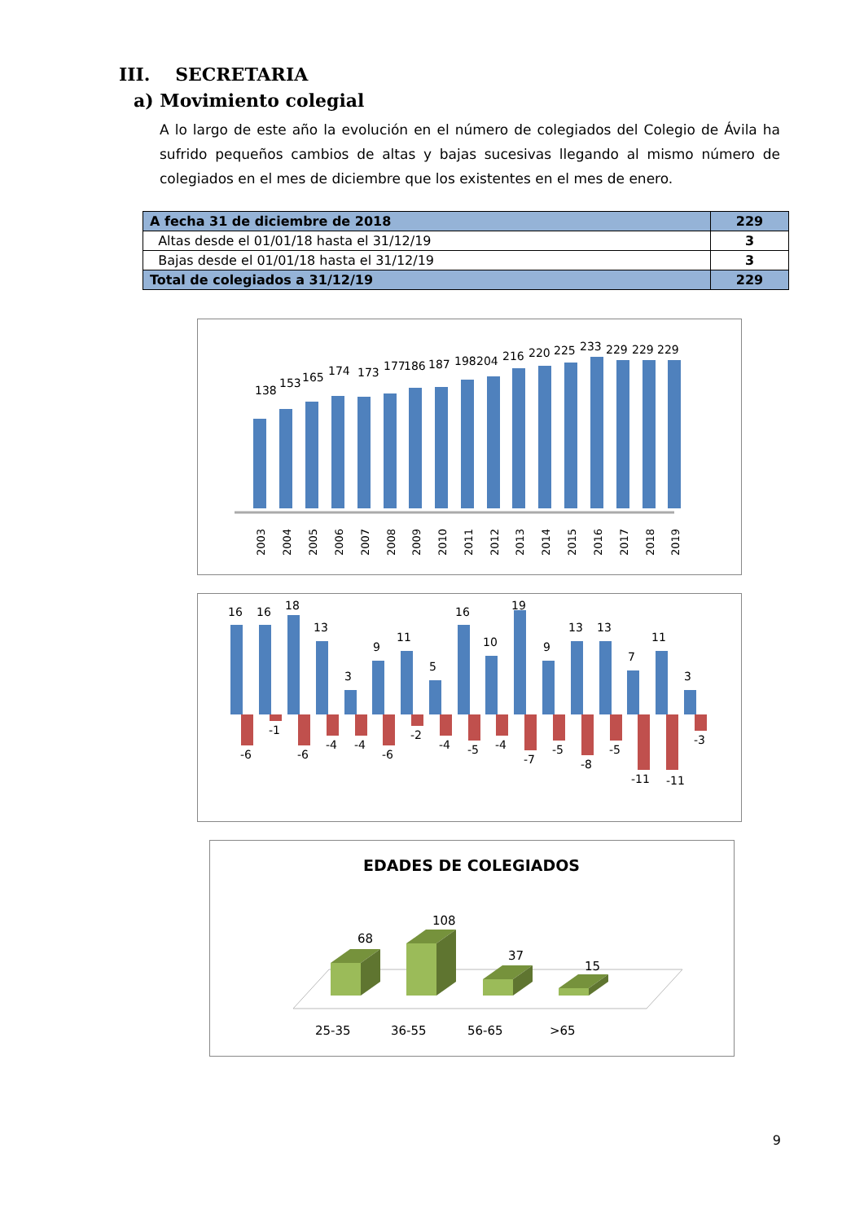III. SECRETARIA
a) Movimiento colegial
A lo largo de este año la evolución en el número de colegiados del Colegio de Ávila ha sufrido pequeños cambios de altas y bajas sucesivas llegando al mismo número de colegiados en el mes de diciembre que los existentes en el mes de enero.
| A fecha 31 de diciembre de 2018 | 229 |
| Altas desde el 01/01/18 hasta el 31/12/19 | 3 |
| Bajas desde el 01/01/18 hasta el 31/12/19 | 3 |
| Total de colegiados a 31/12/19 | 229 |
138
153
165
174
173
177
186
187
198
204
216
220
225
233
229
229
229
2003
2004
2005
2006
2007
2008
2009
2010
2011
2012
2013
2014
2015
2016
2017
2018
2019
16
16
18
13
3
9
11
5
16
10
19
9
13
13
7
11
3
-6
-1
-6
-4
-4
-6
-2
-4
-5
-4
-7
-5
-8
-5
-11
-11
-3
EDADES DE COLEGIADOS
68
108
37
15
25-35
36-55
56-65
>65
9